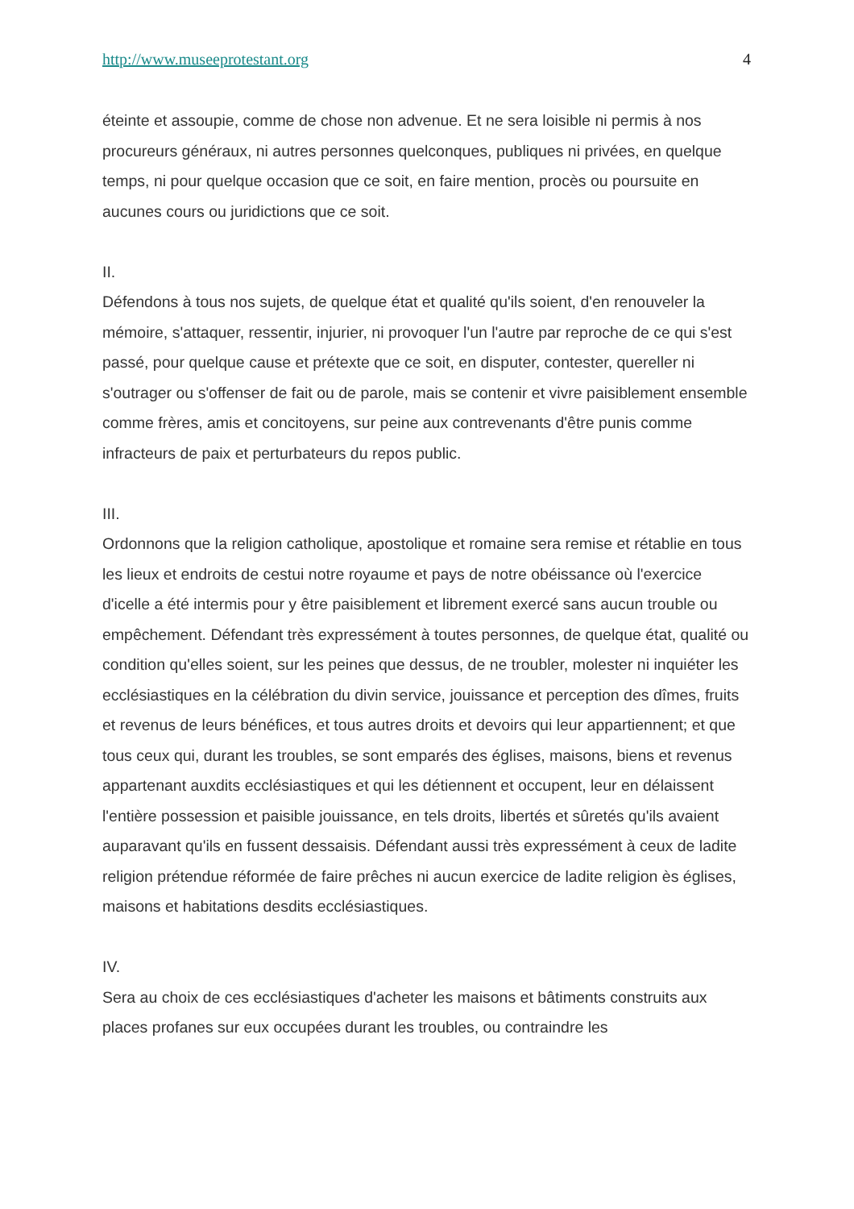http://www.museeprotestant.org 4
éteinte et assoupie, comme de chose non advenue. Et ne sera loisible ni permis à nos procureurs généraux, ni autres personnes quelconques, publiques ni privées, en quelque temps, ni pour quelque occasion que ce soit, en faire mention, procès ou poursuite en aucunes cours ou juridictions que ce soit.
II.
Défendons à tous nos sujets, de quelque état et qualité qu'ils soient, d'en renouveler la mémoire, s'attaquer, ressentir, injurier, ni provoquer l'un l'autre par reproche de ce qui s'est passé, pour quelque cause et prétexte que ce soit, en disputer, contester, quereller ni s'outrager ou s'offenser de fait ou de parole, mais se contenir et vivre paisiblement ensemble comme frères, amis et concitoyens, sur peine aux contrevenants d'être punis comme infracteurs de paix et perturbateurs du repos public.
III.
Ordonnons que la religion catholique, apostolique et romaine sera remise et rétablie en tous les lieux et endroits de cestui notre royaume et pays de notre obéissance où l'exercice d'icelle a été intermis pour y être paisiblement et librement exercé sans aucun trouble ou empêchement. Défendant très expressément à toutes personnes, de quelque état, qualité ou condition qu'elles soient, sur les peines que dessus, de ne troubler, molester ni inquiéter les ecclésiastiques en la célébration du divin service, jouissance et perception des dîmes, fruits et revenus de leurs bénéfices, et tous autres droits et devoirs qui leur appartiennent; et que tous ceux qui, durant les troubles, se sont emparés des églises, maisons, biens et revenus appartenant auxdits ecclésiastiques et qui les détiennent et occupent, leur en délaissent l'entière possession et paisible jouissance, en tels droits, libertés et sûretés qu'ils avaient auparavant qu'ils en fussent dessaisis. Défendant aussi très expressément à ceux de ladite religion prétendue réformée de faire prêches ni aucun exercice de ladite religion ès églises, maisons et habitations desdits ecclésiastiques.
IV.
Sera au choix de ces ecclésiastiques d'acheter les maisons et bâtiments construits aux places profanes sur eux occupées durant les troubles, ou contraindre les